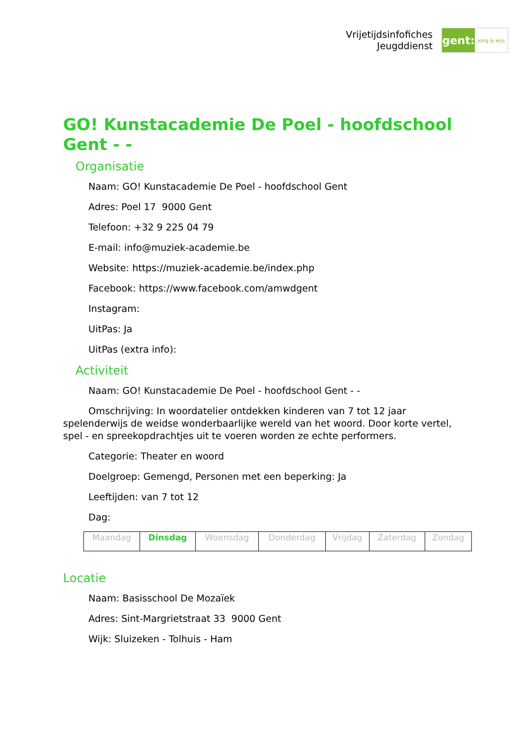Vrijetijdsinfofiches
Jeugddienst
gent:
jong & wijs
GO! Kunstacademie De Poel - hoofdschool Gent - -
Organisatie
Naam: GO! Kunstacademie De Poel - hoofdschool Gent
Adres: Poel 17 9000 Gent
Telefoon: +32 9 225 04 79
E-mail: info@muziek-academie.be
Website: https://muziek-academie.be/index.php
Facebook: https://www.facebook.com/amwdgent
Instagram:
UitPas: Ja
UitPas (extra info):
Activiteit
Naam: GO! Kunstacademie De Poel - hoofdschool Gent - -
Omschrijving: In woordatelier ontdekken kinderen van 7 tot 12 jaar spelenderwijs de weidse wonderbaarlijke wereld van het woord. Door korte vertel, spel - en spreekopdrachtjes uit te voeren worden ze echte performers.
Categorie: Theater en woord
Doelgroep: Gemengd, Personen met een beperking: Ja
Leeftijden: van 7 tot 12
Dag:
| Maandag | Dinsdag | Woensdag | Donderdag | Vrijdag | Zaterdag | Zondag |
Locatie
Naam: Basisschool De Mozaïek
Adres: Sint-Margrietstraat 33 9000 Gent
Wijk: Sluizeken - Tolhuis - Ham